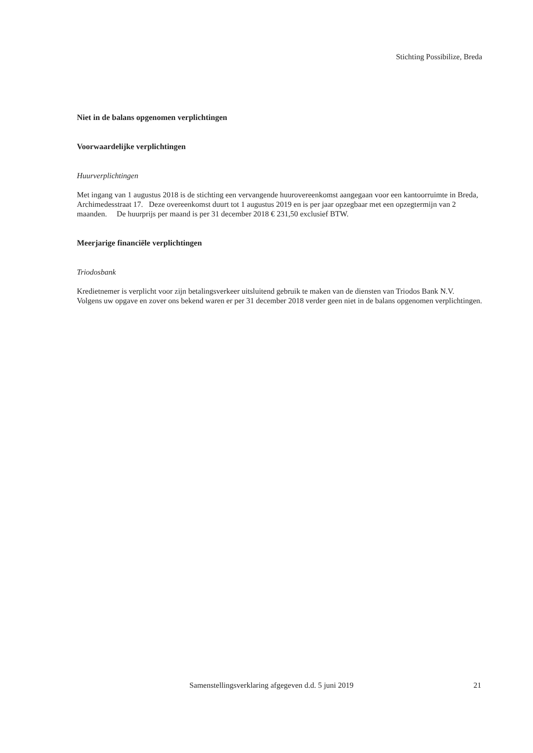Stichting Possibilize, Breda
Niet in de balans opgenomen verplichtingen
Voorwaardelijke verplichtingen
Huurverplichtingen
Met ingang van 1 augustus 2018 is de stichting een vervangende huurovereenkomst aangegaan voor een kantoorruimte in Breda, Archimedesstraat 17. Deze overeenkomst duurt tot 1 augustus 2019 en is per jaar opzegbaar met een opzegtermijn van 2 maanden. De huurprijs per maand is per 31 december 2018 € 231,50 exclusief BTW.
Meerjarige financiële verplichtingen
Triodosbank
Kredietnemer is verplicht voor zijn betalingsverkeer uitsluitend gebruik te maken van de diensten van Triodos Bank N.V.
Volgens uw opgave en zover ons bekend waren er per 31 december 2018 verder geen niet in de balans opgenomen verplichtingen.
Samenstellingsverklaring afgegeven d.d. 5 juni 2019
21